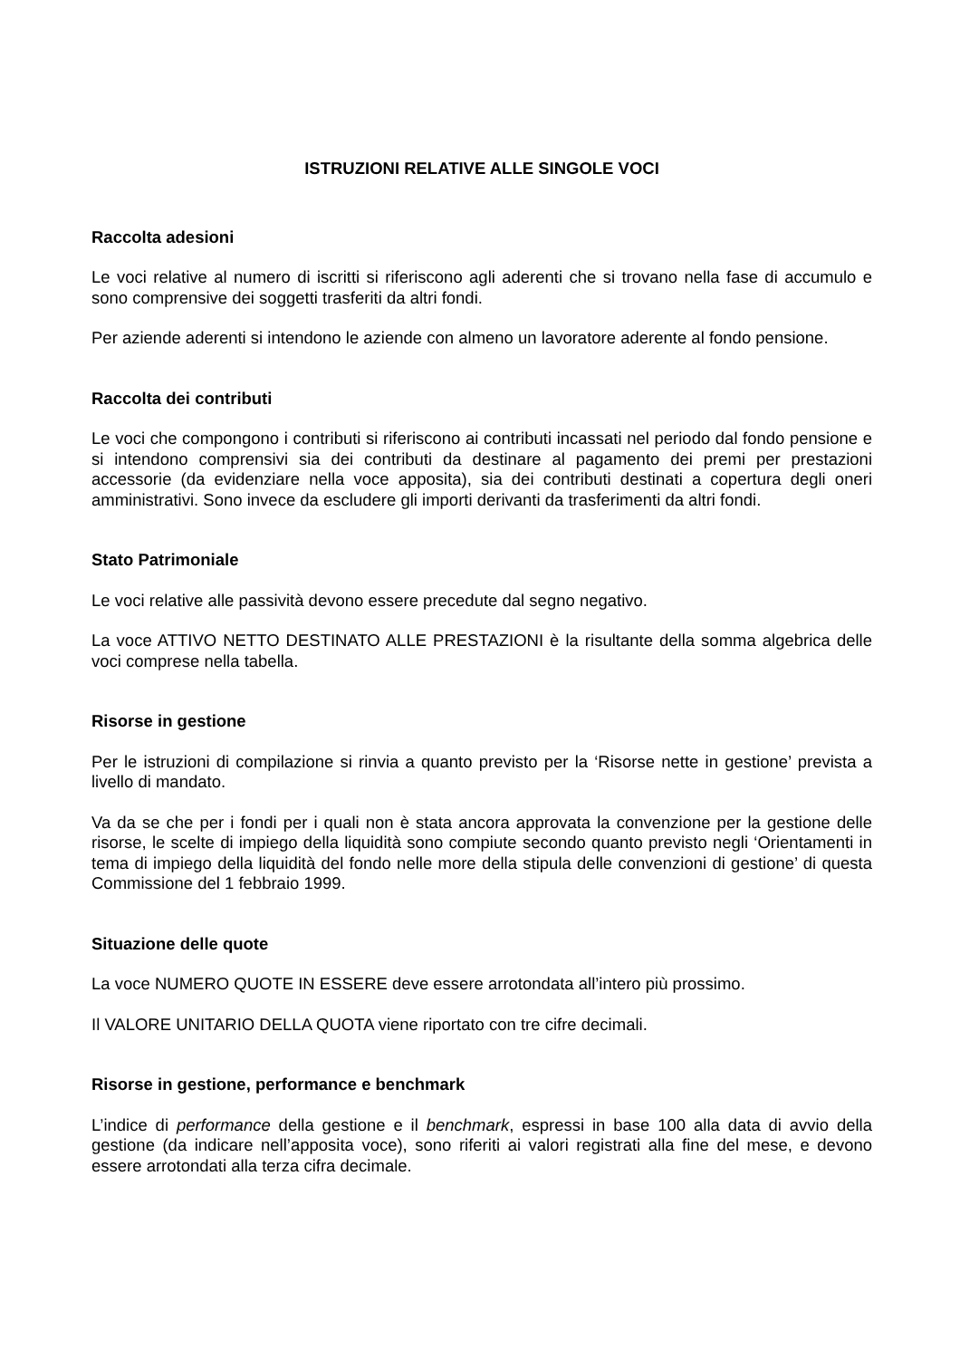ISTRUZIONI RELATIVE ALLE SINGOLE VOCI
Raccolta adesioni
Le voci relative al numero di iscritti si riferiscono agli aderenti che si trovano nella fase di accumulo e sono comprensive dei soggetti trasferiti da altri fondi.
Per aziende aderenti si intendono le aziende con almeno un lavoratore aderente al fondo pensione.
Raccolta dei contributi
Le voci che compongono i contributi si riferiscono ai contributi incassati nel periodo dal fondo pensione e si intendono comprensivi sia dei contributi da destinare al pagamento dei premi per prestazioni accessorie (da evidenziare nella voce apposita), sia dei contributi destinati a copertura degli oneri amministrativi. Sono invece da escludere gli importi derivanti da trasferimenti da altri fondi.
Stato Patrimoniale
Le voci relative alle passività devono essere precedute dal segno negativo.
La voce ATTIVO NETTO DESTINATO ALLE PRESTAZIONI è la risultante della somma algebrica delle voci comprese nella tabella.
Risorse in gestione
Per le istruzioni di compilazione si rinvia a quanto previsto per la ‘Risorse nette in gestione’ prevista a livello di mandato.
Va da se che per i fondi per i quali non è stata ancora approvata la convenzione per la gestione delle risorse, le scelte di impiego della liquidità sono compiute secondo quanto previsto negli ‘Orientamenti in tema di impiego della liquidità del fondo nelle more della stipula delle convenzioni di gestione’ di questa Commissione del 1 febbraio 1999.
Situazione delle quote
La voce NUMERO QUOTE IN ESSERE deve essere arrotondata all’intero più prossimo.
Il VALORE UNITARIO DELLA QUOTA viene riportato con tre cifre decimali.
Risorse in gestione, performance e benchmark
L’indice di performance della gestione e il benchmark, espressi in base 100 alla data di avvio della gestione (da indicare nell’apposita voce), sono riferiti ai valori registrati alla fine del mese, e devono essere arrotondati alla terza cifra decimale.